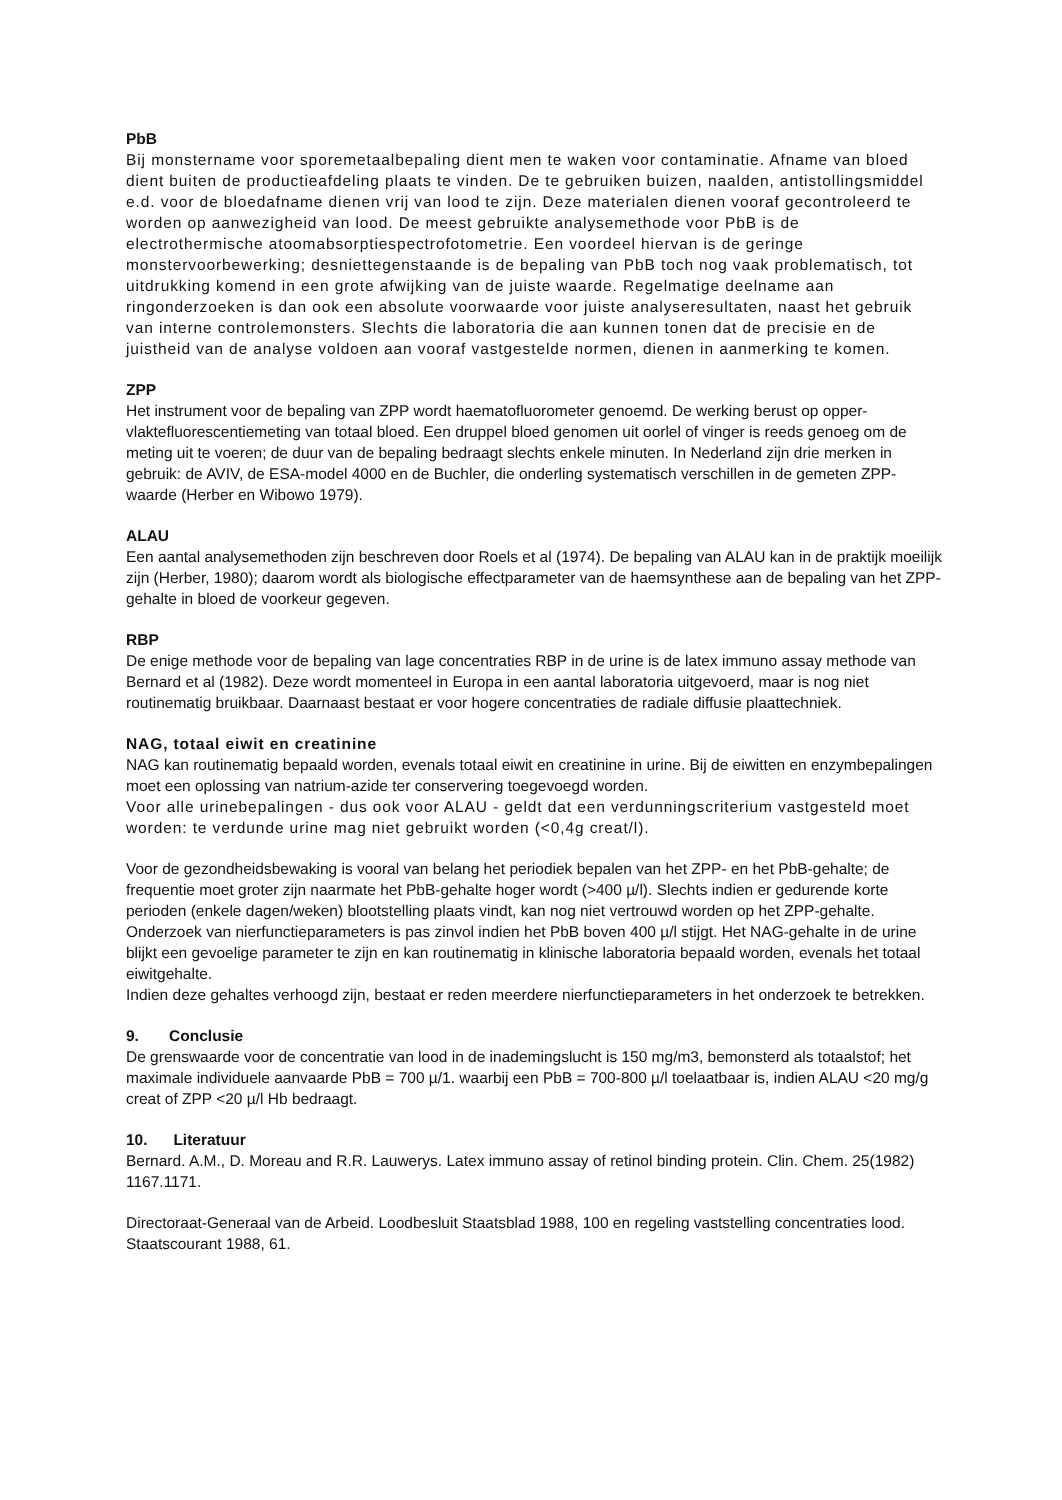PbB
Bij monstername voor sporemetaalbepaling dient men te waken voor contaminatie. Afname van bloed dient buiten de productieafdeling plaats te vinden. De te gebruiken buizen, naalden, antistollingsmiddel e.d. voor de bloedafname dienen vrij van lood te zijn. Deze materialen dienen vooraf gecontroleerd te worden op aanwezigheid van lood. De meest gebruikte analysemethode voor PbB is de electrothermische atoomabsorptiespectrofotometrie. Een voordeel hiervan is de geringe monstervoorbewerking; desniettegenstaande is de bepaling van PbB toch nog vaak problematisch, tot uitdrukking komend in een grote afwijking van de juiste waarde. Regelmatige deelname aan ringonderzoeken is dan ook een absolute voorwaarde voor juiste analyseresultaten, naast het gebruik van interne controlemonsters. Slechts die laboratoria die aan kunnen tonen dat de precisie en de juistheid van de analyse voldoen aan vooraf vastgestelde normen, dienen in aanmerking te komen.
ZPP
Het instrument voor de bepaling van ZPP wordt haematofluorometer genoemd. De werking berust op opper-vlaktefluorescentiemeting van totaal bloed. Een druppel bloed genomen uit oorlel of vinger is reeds genoeg om de meting uit te voeren; de duur van de bepaling bedraagt slechts enkele minuten. In Nederland zijn drie merken in gebruik: de AVIV, de ESA-model 4000 en de Buchler, die onderling systematisch verschillen in de gemeten ZPP-waarde (Herber en Wibowo 1979).
ALAU
Een aantal analysemethoden zijn beschreven door Roels et al (1974). De bepaling van ALAU kan in de praktijk moeilijk zijn (Herber, 1980); daarom wordt als biologische effectparameter van de haemsynthese aan de bepaling van het ZPP-gehalte in bloed de voorkeur gegeven.
RBP
De enige methode voor de bepaling van lage concentraties RBP in de urine is de latex immuno assay methode van Bernard et al (1982). Deze wordt momenteel in Europa in een aantal laboratoria uitgevoerd, maar is nog niet routinematig bruikbaar. Daarnaast bestaat er voor hogere concentraties de radiale diffusie plaattechniek.
NAG, totaal eiwit en creatinine
NAG kan routinematig bepaald worden, evenals totaal eiwit en creatinine in urine. Bij de eiwitten en enzymbepalingen moet een oplossing van natrium-azide ter conservering toegevoegd worden.
Voor alle urinebepalingen - dus ook voor ALAU - geldt dat een verdunningscriterium vastgesteld moet worden: te verdunde urine mag niet gebruikt worden (<0,4g creat/l).
Voor de gezondheidsbewaking is vooral van belang het periodiek bepalen van het ZPP- en het PbB-gehalte; de frequentie moet groter zijn naarmate het PbB-gehalte hoger wordt (>400 µ/l). Slechts indien er gedurende korte perioden (enkele dagen/weken) blootstelling plaats vindt, kan nog niet vertrouwd worden op het ZPP-gehalte.
Onderzoek van nierfunctieparameters is pas zinvol indien het PbB boven 400 µ/l stijgt. Het NAG-gehalte in de urine blijkt een gevoelige parameter te zijn en kan routinematig in klinische laboratoria bepaald worden, evenals het totaal eiwitgehalte.
Indien deze gehaltes verhoogd zijn, bestaat er reden meerdere nierfunctieparameters in het onderzoek te betrekken.
9. Conclusie
De grenswaarde voor de concentratie van lood in de inademingslucht is 150 mg/m3, bemonsterd als totaalstof; het maximale individuele aanvaarde PbB = 700 µ/1. waarbij een PbB = 700-800 µ/l toelaatbaar is, indien ALAU <20 mg/g creat of ZPP <20 µ/l Hb bedraagt.
10. Literatuur
Bernard. A.M., D. Moreau and R.R. Lauwerys. Latex immuno assay of retinol binding protein. Clin. Chem. 25(1982) 1167.1171.
Directoraat-Generaal van de Arbeid. Loodbesluit Staatsblad 1988, 100 en regeling vaststelling concentraties lood. Staatscourant 1988, 61.